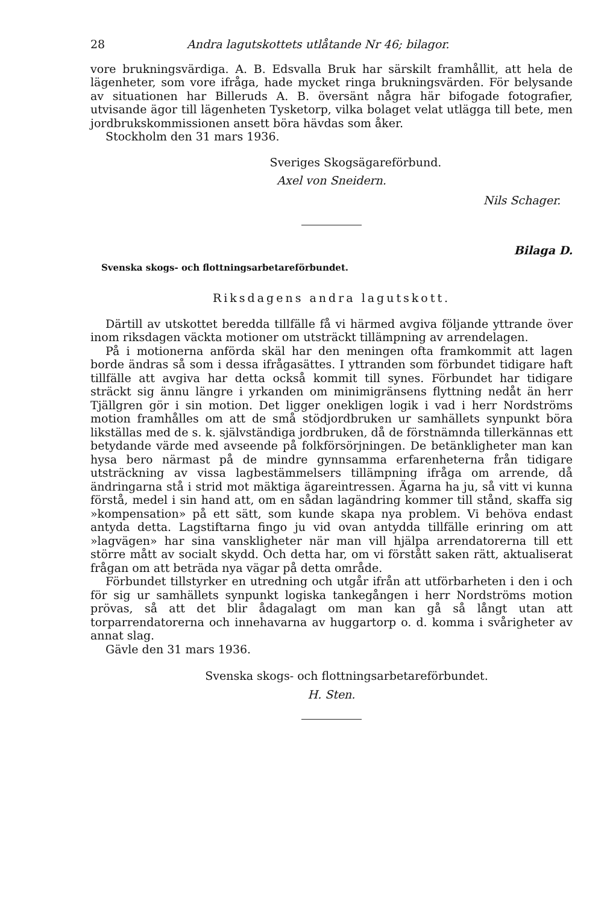28 Andra lagutskottets utlåtande Nr 46; bilagor.
vore brukningsvärdiga. A. B. Edsvalla Bruk har särskilt framhållit, att hela de lägenheter, som vore ifråga, hade mycket ringa brukningsvärden. För belysande av situationen har Billeruds A. B. översänt några här bifogade fotografier, utvisande ägor till lägenheten Tysketorp, vilka bolaget velat utlägga till bete, men jordbrukskommissionen ansett böra hävdas som åker.
Stockholm den 31 mars 1936.
Sveriges Skogsägareförbund.
Axel von Sneidern.
Nils Schager.
Bilaga D.
Svenska skogs- och flottningsarbetareförbundet.
Riksdagens andra lagutskott.
Därtill av utskottet beredda tillfälle få vi härmed avgiva följande yttrande över inom riksdagen väckta motioner om utsträckt tillämpning av arrendelagen.
På i motionerna anförda skäl har den meningen ofta framkommit att lagen borde ändras så som i dessa ifrågasättes. I yttranden som förbundet tidigare haft tillfälle att avgiva har detta också kommit till synes. Förbundet har tidigare sträckt sig ännu längre i yrkanden om minimigränsens flyttning nedåt än herr Tjällgren gör i sin motion. Det ligger onekligen logik i vad i herr Nordströms motion framhålles om att de små stödjordbruken ur samhällets synpunkt böra likställas med de s. k. självständiga jordbruken, då de förstnämnda tillerkännas ett betydande värde med avseende på folkförsörjningen. De betänkligheter man kan hysa bero närmast på de mindre gynnsamma erfarenheterna från tidigare utsträckning av vissa lagbestämmelsers tillämpning ifråga om arrende, då ändringarna stå i strid mot mäktiga ägareintressen. Ägarna ha ju, så vitt vi kunna förstå, medel i sin hand att, om en sådan lagändring kommer till stånd, skaffa sig »kompensation» på ett sätt, som kunde skapa nya problem. Vi behöva endast antyda detta. Lagstiftarna fingo ju vid ovan antydda tillfälle erinring om att »lagvägen» har sina vanskligheter när man vill hjälpa arrendatorerna till ett större mått av socialt skydd. Och detta har, om vi förstått saken rätt, aktualiserat frågan om att beträda nya vägar på detta område.
Förbundet tillstyrker en utredning och utgår ifrån att utförbarheten i den i och för sig ur samhällets synpunkt logiska tankegången i herr Nordströms motion prövas, så att det blir ådagalagt om man kan gå så långt utan att torparrendatorerna och innehavarna av huggartorp o. d. komma i svårigheter av annat slag.
Gävle den 31 mars 1936.
Svenska skogs- och flottningsarbetareförbundet.
H. Sten.